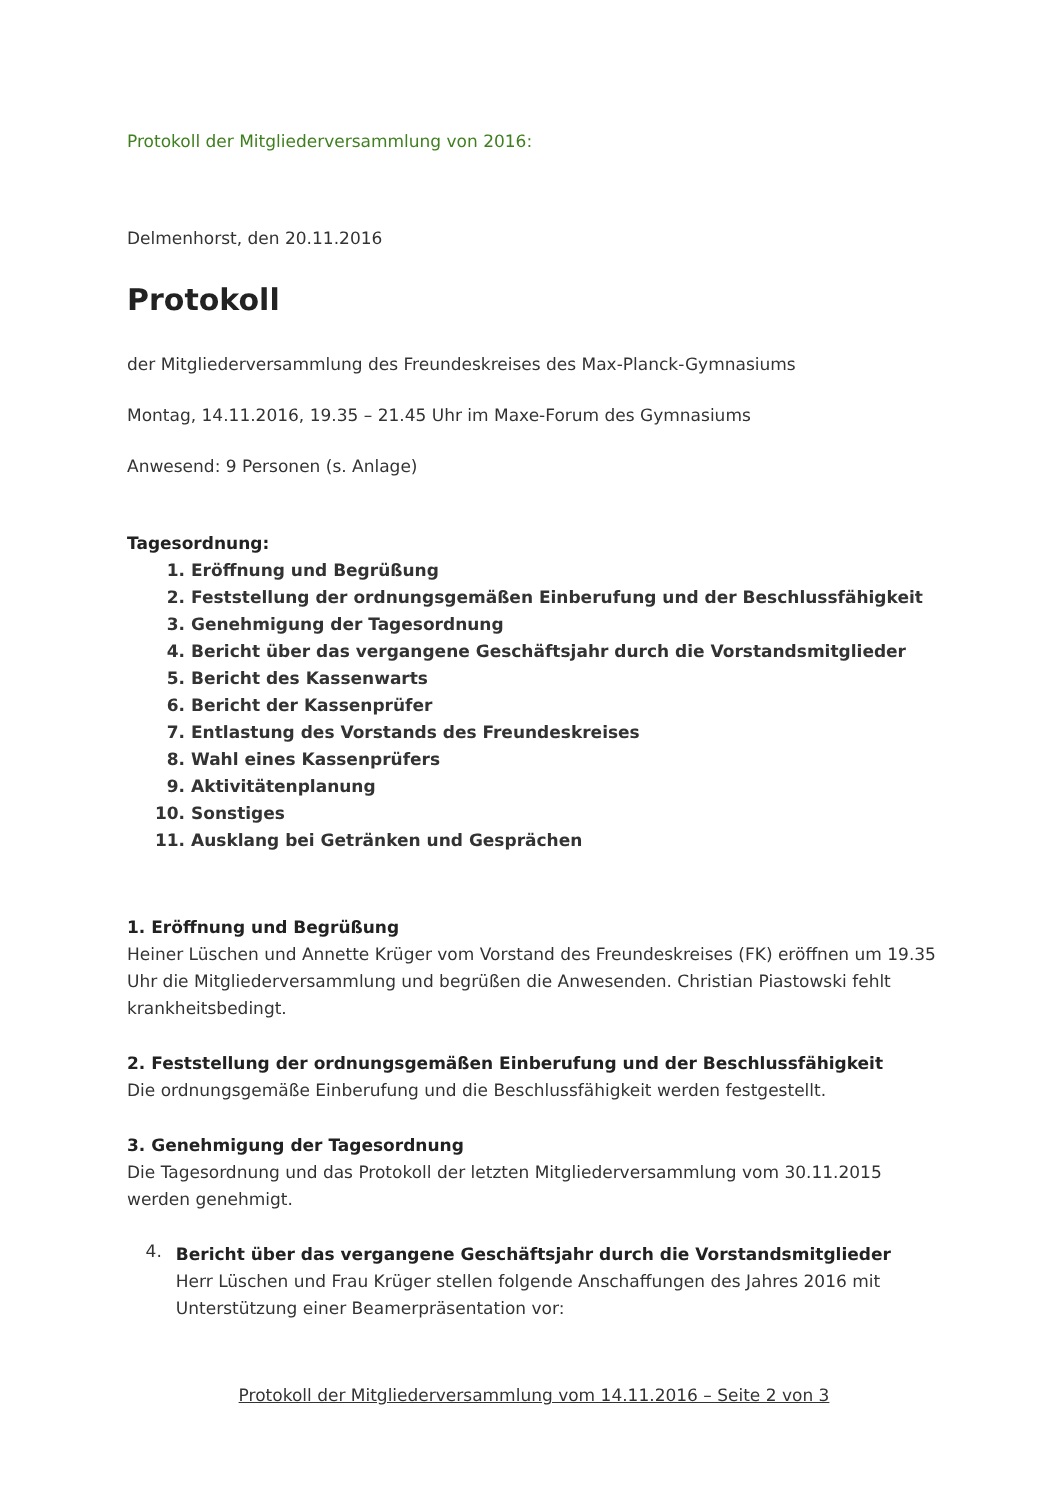Protokoll der Mitgliederversammlung von 2016:
Delmenhorst, den 20.11.2016
Protokoll
der Mitgliederversammlung des Freundeskreises des Max-Planck-Gymnasiums
Montag, 14.11.2016, 19.35 – 21.45 Uhr im Maxe-Forum des Gymnasiums
Anwesend: 9 Personen (s. Anlage)
Tagesordnung:
1. Eröffnung und Begrüßung
2. Feststellung der ordnungsgemäßen Einberufung und der Beschlussfähigkeit
3. Genehmigung der Tagesordnung
4. Bericht über das vergangene Geschäftsjahr durch die Vorstandsmitglieder
5. Bericht des Kassenwarts
6. Bericht der Kassenprüfer
7. Entlastung des Vorstands des Freundeskreises
8. Wahl eines Kassenprüfers
9. Aktivitätenplanung
10. Sonstiges
11. Ausklang bei Getränken und Gesprächen
1. Eröffnung und Begrüßung
Heiner Lüschen und Annette Krüger vom Vorstand des Freundeskreises (FK) eröffnen um 19.35 Uhr die Mitgliederversammlung und begrüßen die Anwesenden. Christian Piastowski fehlt krankheitsbedingt.
2. Feststellung der ordnungsgemäßen Einberufung und der Beschlussfähigkeit
Die ordnungsgemäße Einberufung und die Beschlussfähigkeit werden festgestellt.
3. Genehmigung der Tagesordnung
Die Tagesordnung und das Protokoll der letzten Mitgliederversammlung vom 30.11.2015 werden genehmigt.
4.
Bericht über das vergangene Geschäftsjahr durch die Vorstandsmitglieder
Herr Lüschen und Frau Krüger stellen folgende Anschaffungen des Jahres 2016 mit Unterstützung einer Beamerpräsentation vor:
Protokoll der Mitgliederversammlung vom 14.11.2016 – Seite 2 von 3